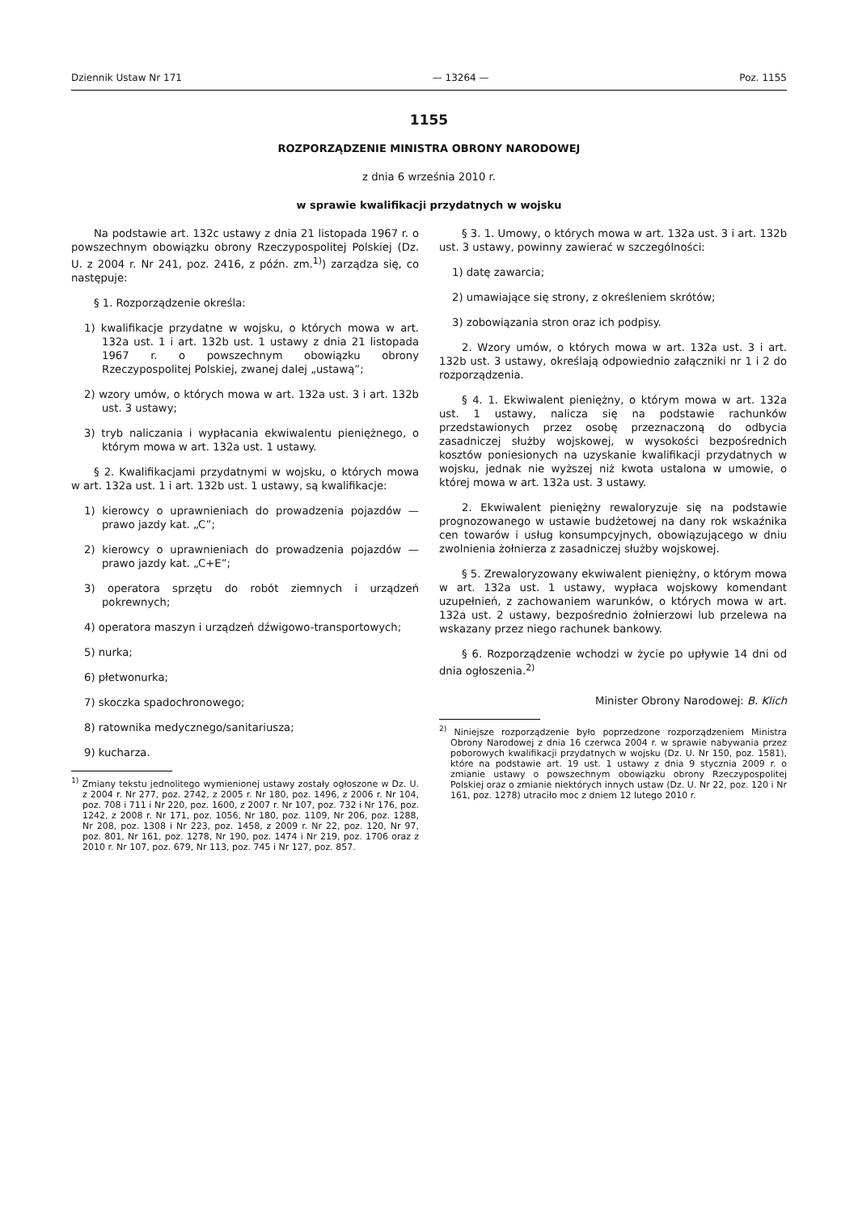Dziennik Ustaw Nr 171 — 13264 — Poz. 1155
1155
ROZPORZĄDZENIE MINISTRA OBRONY NARODOWEJ
z dnia 6 września 2010 r.
w sprawie kwalifikacji przydatnych w wojsku
Na podstawie art. 132c ustawy z dnia 21 listopada 1967 r. o powszechnym obowiązku obrony Rzeczypospolitej Polskiej (Dz. U. z 2004 r. Nr 241, poz. 2416, z późn. zm.<sup>1)</sup>) zarządza się, co następuje:
§ 1. Rozporządzenie określa:
1) kwalifikacje przydatne w wojsku, o których mowa w art. 132a ust. 1 i art. 132b ust. 1 ustawy z dnia 21 listopada 1967 r. o powszechnym obowiązku obrony Rzeczypospolitej Polskiej, zwanej dalej „ustawą”;
2) wzory umów, o których mowa w art. 132a ust. 3 i art. 132b ust. 3 ustawy;
3) tryb naliczania i wypłacania ekwiwalentu pieniężnego, o którym mowa w art. 132a ust. 1 ustawy.
§ 2. Kwalifikacjami przydatnymi w wojsku, o których mowa w art. 132a ust. 1 i art. 132b ust. 1 ustawy, są kwalifikacje:
1) kierowcy o uprawnieniach do prowadzenia pojazdów — prawo jazdy kat. „C”;
2) kierowcy o uprawnieniach do prowadzenia pojazdów — prawo jazdy kat. „C+E”;
3) operatora sprzętu do robót ziemnych i urządzeń pokrewnych;
4) operatora maszyn i urządzeń dźwigowo-transportowych;
5) nurka;
6) płetwonurka;
7) skoczka spadochronowego;
8) ratownika medycznego/sanitariusza;
9) kucharza.
<sup>1)</sup> Zmiany tekstu jednolitego wymienionej ustawy zostały ogłoszone w Dz. U. z 2004 r. Nr 277, poz. 2742, z 2005 r. Nr 180, poz. 1496, z 2006 r. Nr 104, poz. 708 i 711 i Nr 220, poz. 1600, z 2007 r. Nr 107, poz. 732 i Nr 176, poz. 1242, z 2008 r. Nr 171, poz. 1056, Nr 180, poz. 1109, Nr 206, poz. 1288, Nr 208, poz. 1308 i Nr 223, poz. 1458, z 2009 r. Nr 22, poz. 120, Nr 97, poz. 801, Nr 161, poz. 1278, Nr 190, poz. 1474 i Nr 219, poz. 1706 oraz z 2010 r. Nr 107, poz. 679, Nr 113, poz. 745 i Nr 127, poz. 857.
§ 3. 1. Umowy, o których mowa w art. 132a ust. 3 i art. 132b ust. 3 ustawy, powinny zawierać w szczególności:
1) datę zawarcia;
2) umawiające się strony, z określeniem skrótów;
3) zobowiązania stron oraz ich podpisy.
2. Wzory umów, o których mowa w art. 132a ust. 3 i art. 132b ust. 3 ustawy, określają odpowiednio załączniki nr 1 i 2 do rozporządzenia.
§ 4. 1. Ekwiwalent pieniężny, o którym mowa w art. 132a ust. 1 ustawy, nalicza się na podstawie rachunków przedstawionych przez osobę przeznaczoną do odbycia zasadniczej służby wojskowej, w wysokości bezpośrednich kosztów poniesionych na uzyskanie kwalifikacji przydatnych w wojsku, jednak nie wyższej niż kwota ustalona w umowie, o której mowa w art. 132a ust. 3 ustawy.
2. Ekwiwalent pieniężny rewaloryzuje się na podstawie prognozowanego w ustawie budżetowej na dany rok wskaźnika cen towarów i usług konsumpcyjnych, obowiązującego w dniu zwolnienia żołnierza z zasadniczej służby wojskowej.
§ 5. Zrewaloryzowany ekwiwalent pieniężny, o którym mowa w art. 132a ust. 1 ustawy, wypłaca wojskowy komendant uzupełnień, z zachowaniem warunków, o których mowa w art. 132a ust. 2 ustawy, bezpośrednio żołnierzowi lub przelewa na wskazany przez niego rachunek bankowy.
§ 6. Rozporządzenie wchodzi w życie po upływie 14 dni od dnia ogłoszenia.<sup>2)</sup>
Minister Obrony Narodowej: B. Klich
<sup>2)</sup> Niniejsze rozporządzenie było poprzedzone rozporządzeniem Ministra Obrony Narodowej z dnia 16 czerwca 2004 r. w sprawie nabywania przez poborowych kwalifikacji przydatnych w wojsku (Dz. U. Nr 150, poz. 1581), które na podstawie art. 19 ust. 1 ustawy z dnia 9 stycznia 2009 r. o zmianie ustawy o powszechnym obowiązku obrony Rzeczypospolitej Polskiej oraz o zmianie niektórych innych ustaw (Dz. U. Nr 22, poz. 120 i Nr 161, poz. 1278) utraciło moc z dniem 12 lutego 2010 r.